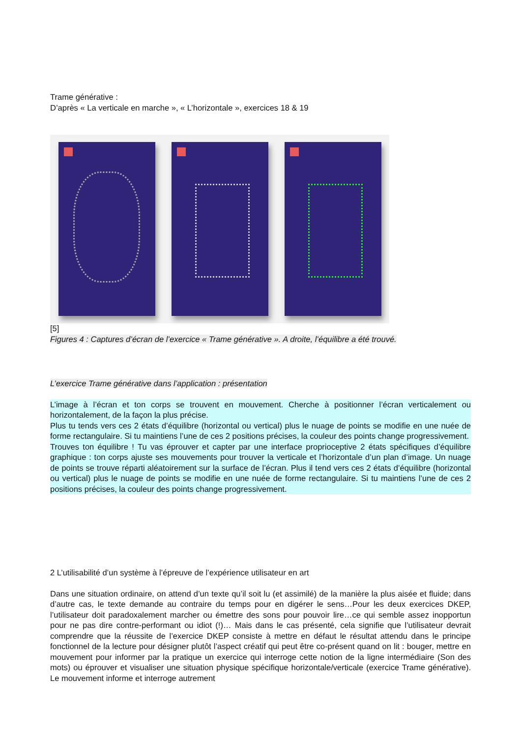Trame générative :
D’après « La verticale en marche », « L’horizontale », exercices 18 & 19
[5]
Figures 4 : Captures d’écran de l’exercice « Trame générative ». A droite, l’équilibre a été trouvé.
L’exercice Trame générative dans l’application : présentation
L’image à l’écran et ton corps se trouvent en mouvement. Cherche à positionner l’écran verticalement ou horizontalement, de la façon la plus précise.
Plus tu tends vers ces 2 états d’équilibre (horizontal ou vertical) plus le nuage de points se modifie en une nuée de forme rectangulaire. Si tu maintiens l’une de ces 2 positions précises, la couleur des points change progressivement.
Trouves ton équilibre ! Tu vas éprouver et capter par une interface proprioceptive 2 états spécifiques d’équilibre graphique : ton corps ajuste ses mouvements pour trouver la verticale et l’horizontale d’un plan d’image. Un nuage de points se trouve réparti aléatoirement sur la surface de l’écran. Plus il tend vers ces 2 états d’équilibre (horizontal ou vertical) plus le nuage de points se modifie en une nuée de forme rectangulaire. Si tu maintiens l’une de ces 2 positions précises, la couleur des points change progressivement.
2 L’utilisabilité d’un système à l’épreuve de l’expérience utilisateur en art
Dans une situation ordinaire, on attend d’un texte qu’il soit lu (et assimilé) de la manière la plus aisée et fluide; dans d’autre cas, le texte demande au contraire du temps pour en digérer le sens…Pour les deux exercices DKEP, l’utilisateur doit paradoxalement marcher ou émettre des sons pour pouvoir lire…ce qui semble assez inopportun pour ne pas dire contre-performant ou idiot (!)… Mais dans le cas présenté, cela signifie que l’utilisateur devrait comprendre que la réussite de l’exercice DKEP consiste à mettre en défaut le résultat attendu dans le principe fonctionnel de la lecture pour désigner plutôt l’aspect créatif qui peut être co-présent quand on lit : bouger, mettre en mouvement pour informer par la pratique un exercice qui interroge cette notion de la ligne intermédiaire (Son des mots) ou éprouver et visualiser une situation physique spécifique horizontale/verticale (exercice Trame générative). Le mouvement informe et interroge autrement